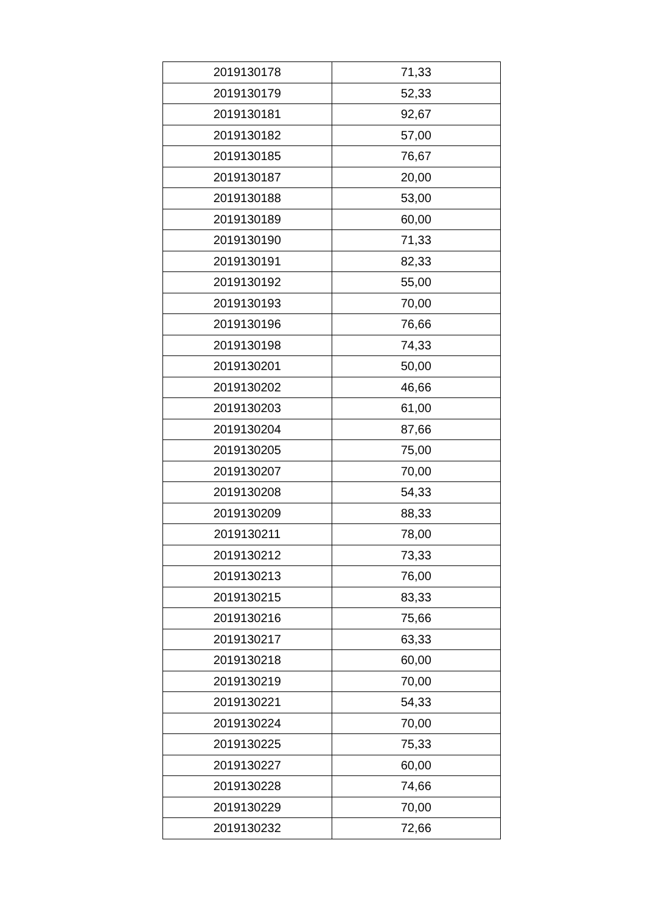| 2019130178 | 71,33 |
| 2019130179 | 52,33 |
| 2019130181 | 92,67 |
| 2019130182 | 57,00 |
| 2019130185 | 76,67 |
| 2019130187 | 20,00 |
| 2019130188 | 53,00 |
| 2019130189 | 60,00 |
| 2019130190 | 71,33 |
| 2019130191 | 82,33 |
| 2019130192 | 55,00 |
| 2019130193 | 70,00 |
| 2019130196 | 76,66 |
| 2019130198 | 74,33 |
| 2019130201 | 50,00 |
| 2019130202 | 46,66 |
| 2019130203 | 61,00 |
| 2019130204 | 87,66 |
| 2019130205 | 75,00 |
| 2019130207 | 70,00 |
| 2019130208 | 54,33 |
| 2019130209 | 88,33 |
| 2019130211 | 78,00 |
| 2019130212 | 73,33 |
| 2019130213 | 76,00 |
| 2019130215 | 83,33 |
| 2019130216 | 75,66 |
| 2019130217 | 63,33 |
| 2019130218 | 60,00 |
| 2019130219 | 70,00 |
| 2019130221 | 54,33 |
| 2019130224 | 70,00 |
| 2019130225 | 75,33 |
| 2019130227 | 60,00 |
| 2019130228 | 74,66 |
| 2019130229 | 70,00 |
| 2019130232 | 72,66 |